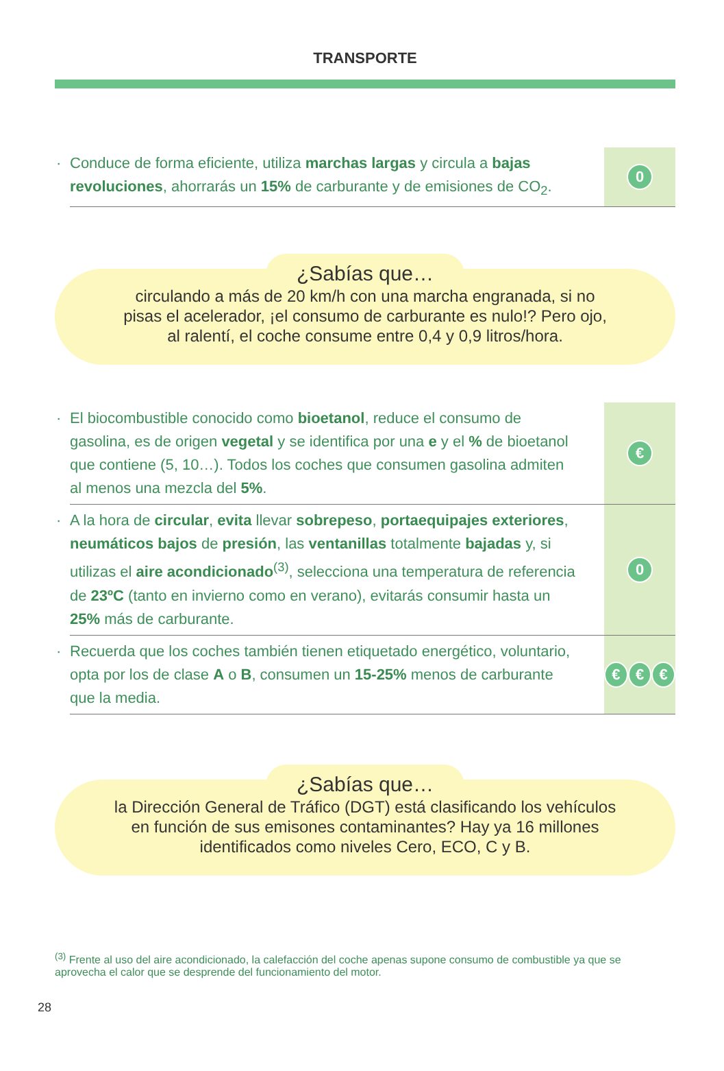TRANSPORTE
· Conduce de forma eficiente, utiliza marchas largas y circula a bajas revoluciones, ahorrarás un 15% de carburante y de emisiones de CO<sub>2</sub>.
0
¿Sabías que…
circulando a más de 20 km/h con una marcha engranada, si no
pisas el acelerador, ¡el consumo de carburante es nulo!? Pero ojo,
al ralentí, el coche consume entre 0,4 y 0,9 litros/hora.
· El biocombustible conocido como bioetanol, reduce el consumo de gasolina, es de origen vegetal y se identifica por una e y el % de bioetanol que contiene (5, 10…). Todos los coches que consumen gasolina admiten al menos una mezcla del 5%.
€
· A la hora de circular, evita llevar sobrepeso, portaequipajes exteriores, neumáticos bajos de presión, las ventanillas totalmente bajadas y, si utilizas el aire acondicionado<sup>(3)</sup>, selecciona una temperatura de referencia de 23ºC (tanto en invierno como en verano), evitarás consumir hasta un 25% más de carburante.
0
· Recuerda que los coches también tienen etiquetado energético, voluntario, opta por los de clase A o B, consumen un 15-25% menos de carburante que la media.
€ € €
¿Sabías que…
la Dirección General de Tráfico (DGT) está clasificando los vehículos
en función de sus emisones contaminantes? Hay ya 16 millones
identificados como niveles Cero, ECO, C y B.
<sup>(3)</sup> Frente al uso del aire acondicionado, la calefacción del coche apenas supone consumo de combustible ya que se aprovecha el calor que se desprende del funcionamiento del motor.
28